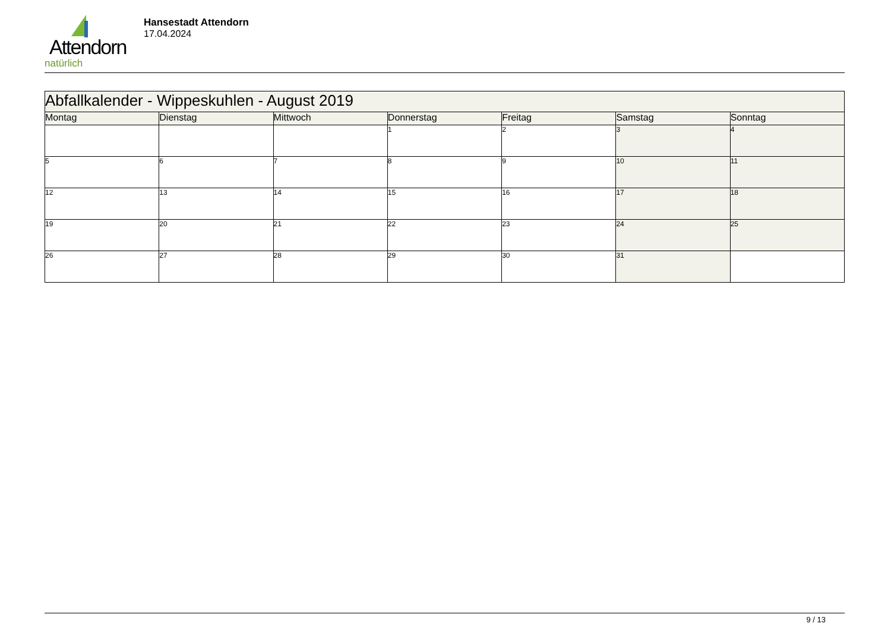Attendorn
natürlich
Hansestadt Attendorn
17.04.2024
| Abfallkalender - Wippeskuhlen - August 2019 | | | | | | |
| Montag | Dienstag | Mittwoch | Donnerstag | Freitag | Samstag | Sonntag |
| | | | 1 | 2 | 3 | 4 |
| 5 | 6 | 7 | 8 | 9 | 10 | 11 |
| 12 | 13 | 14 | 15 | 16 | 17 | 18 |
| 19 | 20 | 21 | 22 | 23 | 24 | 25 |
| 26 | 27 | 28 | 29 | 30 | 31 | |
9 / 13